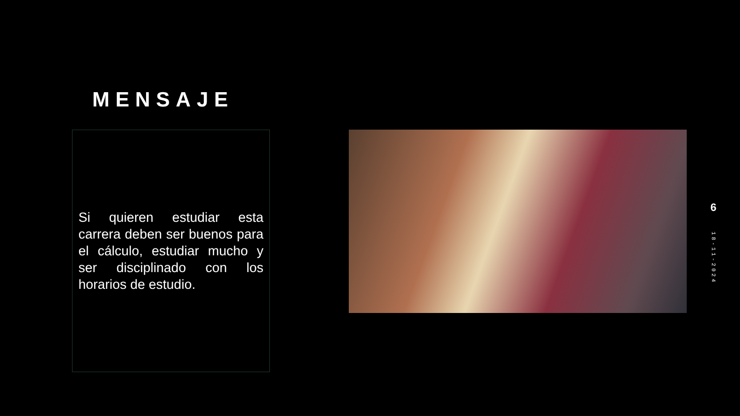MENSAJE
Si quieren estudiar esta carrera deben ser buenos para el cálculo, estudiar mucho y ser disciplinado con los horarios de estudio.
6
18-11-2024